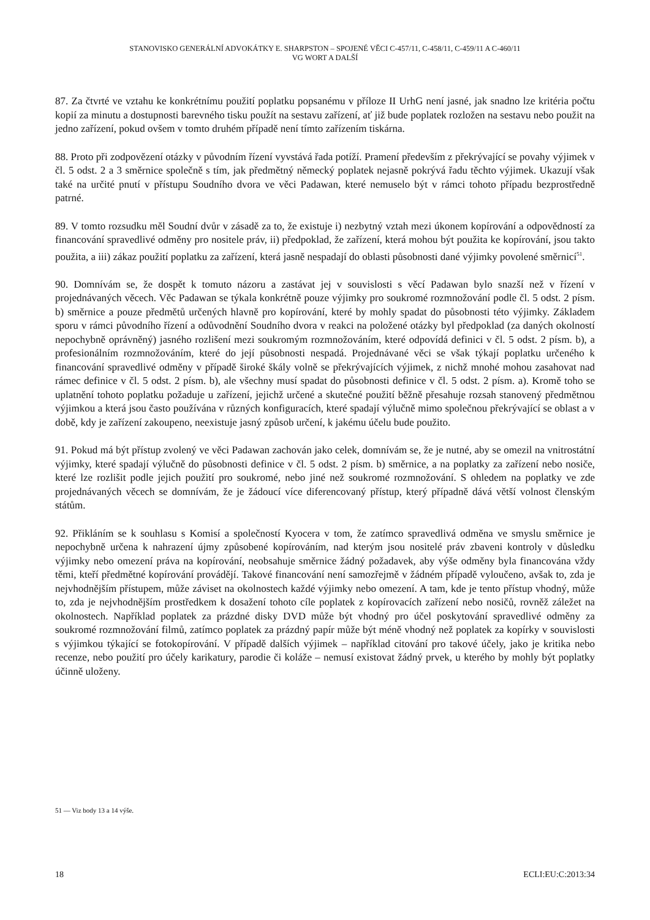STANOVISKO GENERÁLNÍ ADVOKÁTKY E. SHARPSTON – SPOJENÉ VĚCI C-457/11, C-458/11, C-459/11 A C-460/11
VG WORT A DALŠÍ
87. Za čtvrté ve vztahu ke konkrétnímu použití poplatku popsanému v příloze II UrhG není jasné, jak snadno lze kritéria počtu kopií za minutu a dostupnosti barevného tisku použít na sestavu zařízení, ať již bude poplatek rozložen na sestavu nebo použit na jedno zařízení, pokud ovšem v tomto druhém případě není tímto zařízením tiskárna.
88. Proto při zodpovězení otázky v původním řízení vyvstává řada potíží. Pramení především z překrývající se povahy výjimek v čl. 5 odst. 2 a 3 směrnice společně s tím, jak předmětný německý poplatek nejasně pokrývá řadu těchto výjimek. Ukazují však také na určité pnutí v přístupu Soudního dvora ve věci Padawan, které nemuselo být v rámci tohoto případu bezprostředně patrné.
89. V tomto rozsudku měl Soudní dvůr v zásadě za to, že existuje i) nezbytný vztah mezi úkonem kopírování a odpovědností za financování spravedlivé odměny pro nositele práv, ii) předpoklad, že zařízení, která mohou být použita ke kopírování, jsou takto použita, a iii) zákaz použití poplatku za zařízení, která jasně nespadají do oblasti působnosti dané výjimky povolené směrnicí<sup>51</sup>.
90. Domnívám se, že dospět k tomuto názoru a zastávat jej v souvislosti s věcí Padawan bylo snazší než v řízení v projednávaných věcech. Věc Padawan se týkala konkrétně pouze výjimky pro soukromé rozmnožování podle čl. 5 odst. 2 písm. b) směrnice a pouze předmětů určených hlavně pro kopírování, které by mohly spadat do působnosti této výjimky. Základem sporu v rámci původního řízení a odůvodnění Soudního dvora v reakci na položené otázky byl předpoklad (za daných okolností nepochybně oprávněný) jasného rozlišení mezi soukromým rozmnožováním, které odpovídá definici v čl. 5 odst. 2 písm. b), a profesionálním rozmnožováním, které do její působnosti nespadá. Projednávané věci se však týkají poplatku určeného k financování spravedlivé odměny v případě široké škály volně se překrývajících výjimek, z nichž mnohé mohou zasahovat nad rámec definice v čl. 5 odst. 2 písm. b), ale všechny musí spadat do působnosti definice v čl. 5 odst. 2 písm. a). Kromě toho se uplatnění tohoto poplatku požaduje u zařízení, jejichž určené a skutečné použití běžně přesahuje rozsah stanovený předmětnou výjimkou a která jsou často používána v různých konfiguracích, které spadají výlučně mimo společnou překrývající se oblast a v době, kdy je zařízení zakoupeno, neexistuje jasný způsob určení, k jakému účelu bude použito.
91. Pokud má být přístup zvolený ve věci Padawan zachován jako celek, domnívám se, že je nutné, aby se omezil na vnitrostátní výjimky, které spadají výlučně do působnosti definice v čl. 5 odst. 2 písm. b) směrnice, a na poplatky za zařízení nebo nosiče, které lze rozlišit podle jejich použití pro soukromé, nebo jiné než soukromé rozmnožování. S ohledem na poplatky ve zde projednávaných věcech se domnívám, že je žádoucí více diferencovaný přístup, který případně dává větší volnost členským státům.
92. Přikláním se k souhlasu s Komisí a společností Kyocera v tom, že zatímco spravedlivá odměna ve smyslu směrnice je nepochybně určena k nahrazení újmy způsobené kopírováním, nad kterým jsou nositelé práv zbaveni kontroly v důsledku výjimky nebo omezení práva na kopírování, neobsahuje směrnice žádný požadavek, aby výše odměny byla financována vždy těmi, kteří předmětné kopírování provádějí. Takové financování není samozřejmě v žádném případě vyloučeno, avšak to, zda je nejvhodnějším přístupem, může záviset na okolnostech každé výjimky nebo omezení. A tam, kde je tento přístup vhodný, může to, zda je nejvhodnějším prostředkem k dosažení tohoto cíle poplatek z kopírovacích zařízení nebo nosičů, rovněž záležet na okolnostech. Například poplatek za prázdné disky DVD může být vhodný pro účel poskytování spravedlivé odměny za soukromé rozmnožování filmů, zatímco poplatek za prázdný papír může být méně vhodný než poplatek za kopírky v souvislosti s výjimkou týkající se fotokopírování. V případě dalších výjimek – například citování pro takové účely, jako je kritika nebo recenze, nebo použití pro účely karikatury, parodie či koláže – nemusí existovat žádný prvek, u kterého by mohly být poplatky účinně uloženy.
51 — Viz body 13 a 14 výše.
18 ECLI:EU:C:2013:34